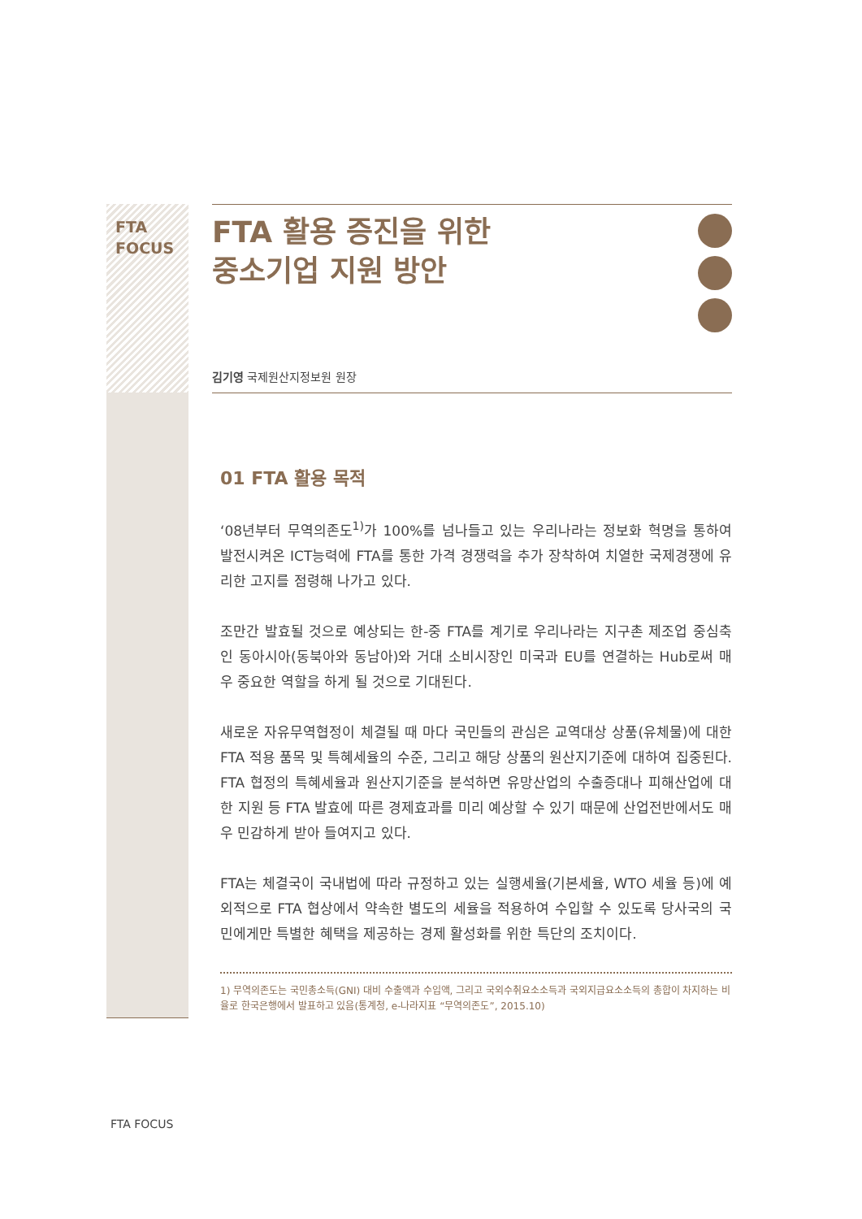FTA
FOCUS
FTA 활용 증진을 위한
중소기업 지원 방안
김기영 국제원산지정보원 원장
01 FTA 활용 목적
‘08년부터 무역의존도<sup>1)</sup>가 100%를 넘나들고 있는 우리나라는 정보화 혁명을 통하여 발전시켜온 ICT능력에 FTA를 통한 가격 경쟁력을 추가 장착하여 치열한 국제경쟁에 유리한 고지를 점령해 나가고 있다.
조만간 발효될 것으로 예상되는 한-중 FTA를 계기로 우리나라는 지구촌 제조업 중심축인 동아시아(동북아와 동남아)와 거대 소비시장인 미국과 EU를 연결하는 Hub로써 매우 중요한 역할을 하게 될 것으로 기대된다.
새로운 자유무역협정이 체결될 때 마다 국민들의 관심은 교역대상 상품(유체물)에 대한 FTA 적용 품목 및 특혜세율의 수준, 그리고 해당 상품의 원산지기준에 대하여 집중된다. FTA 협정의 특혜세율과 원산지기준을 분석하면 유망산업의 수출증대나 피해산업에 대한 지원 등 FTA 발효에 따른 경제효과를 미리 예상할 수 있기 때문에 산업전반에서도 매우 민감하게 받아 들여지고 있다.
FTA는 체결국이 국내법에 따라 규정하고 있는 실행세율(기본세율, WTO 세율 등)에 예외적으로 FTA 협상에서 약속한 별도의 세율을 적용하여 수입할 수 있도록 당사국의 국민에게만 특별한 혜택을 제공하는 경제 활성화를 위한 특단의 조치이다.
1) 무역의존도는 국민총소득(GNI) 대비 수출액과 수입액, 그리고 국외수취요소소득과 국외지급요소소득의 총합이 차지하는 비율로 한국은행에서 발표하고 있음(통계청, e-나라지표 “무역의존도”, 2015.10)
FTA FOCUS